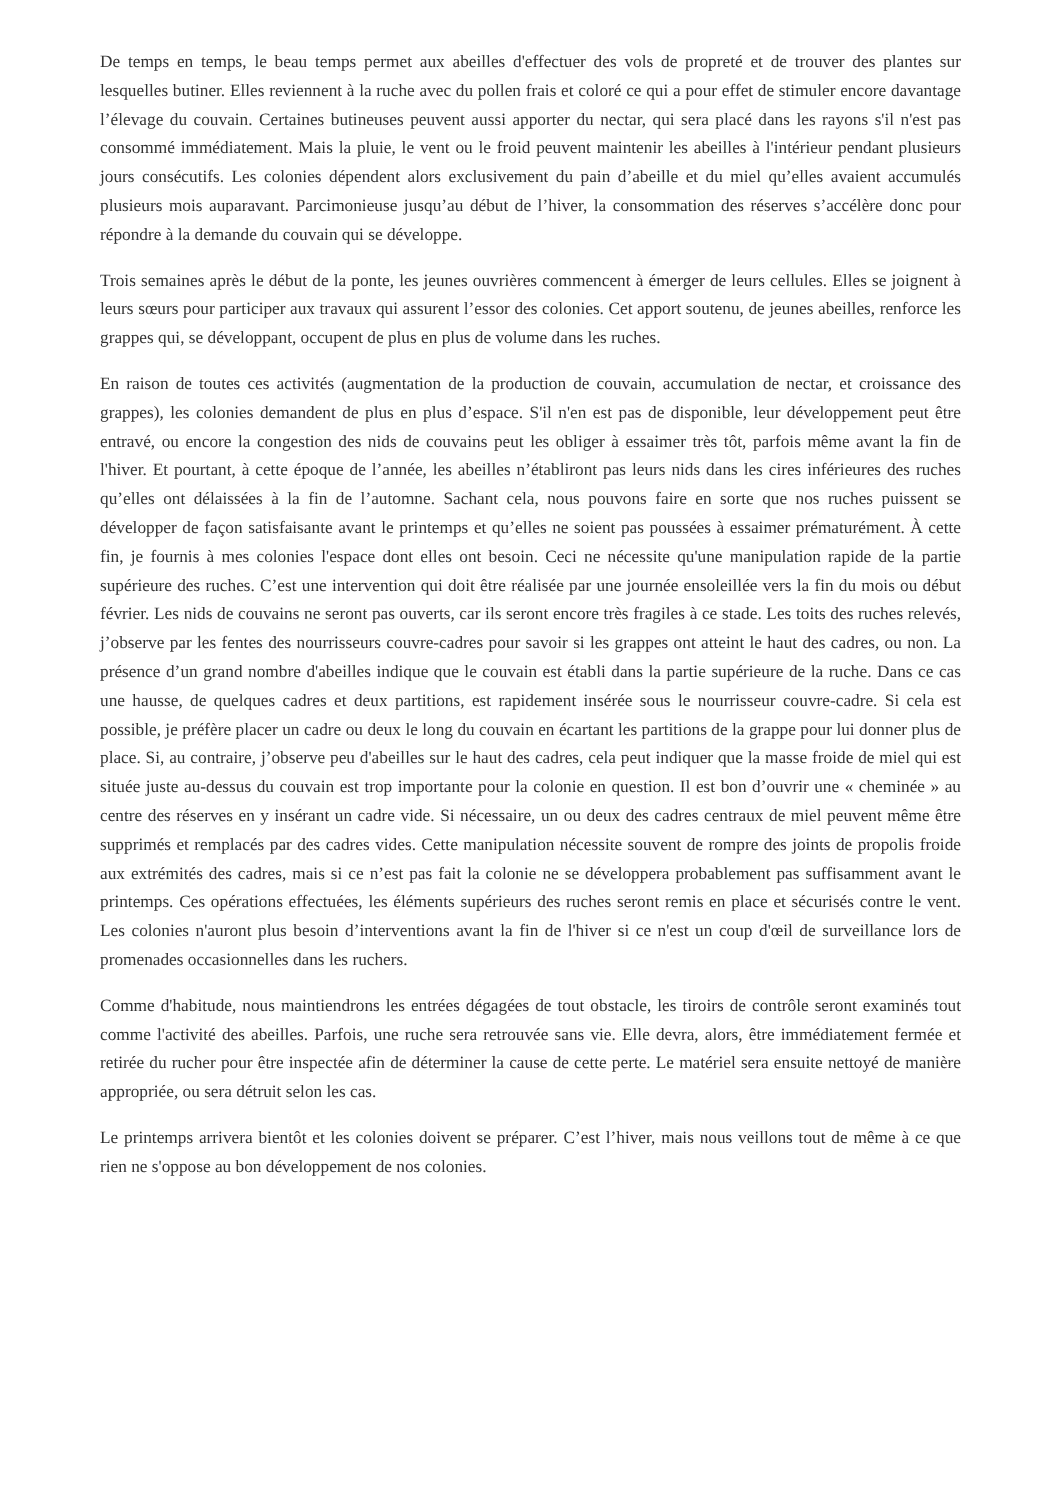De temps en temps, le beau temps permet aux abeilles d'effectuer des vols de propreté et de trouver des plantes sur lesquelles butiner. Elles reviennent à la ruche avec du pollen frais et coloré ce qui a pour effet de stimuler encore davantage l’élevage du couvain. Certaines butineuses peuvent aussi apporter du nectar, qui sera placé dans les rayons s'il n'est pas consommé immédiatement. Mais la pluie, le vent ou le froid peuvent maintenir les abeilles à l'intérieur pendant plusieurs jours consécutifs. Les colonies dépendent alors exclusivement du pain d’abeille et du miel qu’elles avaient accumulés plusieurs mois auparavant. Parcimonieuse jusqu’au début de l’hiver, la consommation des réserves s’accélère donc pour répondre à la demande du couvain qui se développe.
Trois semaines après le début de la ponte, les jeunes ouvrières commencent à émerger de leurs cellules. Elles se joignent à leurs sœurs pour participer aux travaux qui assurent l’essor des colonies. Cet apport soutenu, de jeunes abeilles, renforce les grappes qui, se développant, occupent de plus en plus de volume dans les ruches.
En raison de toutes ces activités (augmentation de la production de couvain, accumulation de nectar, et croissance des grappes), les colonies demandent de plus en plus d’espace. S'il n'en est pas de disponible, leur développement peut être entravé, ou encore la congestion des nids de couvains peut les obliger à essaimer très tôt, parfois même avant la fin de l'hiver. Et pourtant, à cette époque de l’année, les abeilles n’établiront pas leurs nids dans les cires inférieures des ruches qu’elles ont délaissées à la fin de l’automne. Sachant cela, nous pouvons faire en sorte que nos ruches puissent se développer de façon satisfaisante avant le printemps et qu’elles ne soient pas poussées à essaimer prématurément. À cette fin, je fournis à mes colonies l'espace dont elles ont besoin. Ceci ne nécessite qu'une manipulation rapide de la partie supérieure des ruches. C’est une intervention qui doit être réalisée par une journée ensoleillée vers la fin du mois ou début février. Les nids de couvains ne seront pas ouverts, car ils seront encore très fragiles à ce stade. Les toits des ruches relevés, j’observe par les fentes des nourrisseurs couvre-cadres pour savoir si les grappes ont atteint le haut des cadres, ou non. La présence d’un grand nombre d'abeilles indique que le couvain est établi dans la partie supérieure de la ruche. Dans ce cas une hausse, de quelques cadres et deux partitions, est rapidement insérée sous le nourrisseur couvre-cadre. Si cela est possible, je préfère placer un cadre ou deux le long du couvain en écartant les partitions de la grappe pour lui donner plus de place. Si, au contraire, j’observe peu d'abeilles sur le haut des cadres, cela peut indiquer que la masse froide de miel qui est située juste au-dessus du couvain est trop importante pour la colonie en question. Il est bon d’ouvrir une « cheminée » au centre des réserves en y insérant un cadre vide. Si nécessaire, un ou deux des cadres centraux de miel peuvent même être supprimés et remplacés par des cadres vides. Cette manipulation nécessite souvent de rompre des joints de propolis froide aux extrémités des cadres, mais si ce n’est pas fait la colonie ne se développera probablement pas suffisamment avant le printemps. Ces opérations effectuées, les éléments supérieurs des ruches seront remis en place et sécurisés contre le vent. Les colonies n'auront plus besoin d’interventions avant la fin de l'hiver si ce n'est un coup d'œil de surveillance lors de promenades occasionnelles dans les ruchers.
Comme d'habitude, nous maintiendrons les entrées dégagées de tout obstacle, les tiroirs de contrôle seront examinés tout comme l'activité des abeilles. Parfois, une ruche sera retrouvée sans vie. Elle devra, alors, être immédiatement fermée et retirée du rucher pour être inspectée afin de déterminer la cause de cette perte. Le matériel sera ensuite nettoyé de manière appropriée, ou sera détruit selon les cas.
Le printemps arrivera bientôt et les colonies doivent se préparer. C’est l’hiver, mais nous veillons tout de même à ce que rien ne s'oppose au bon développement de nos colonies.